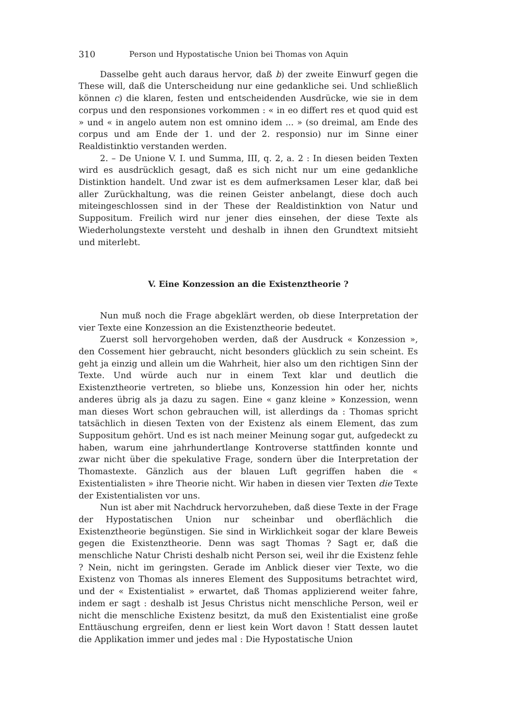310 Person und Hypostatische Union bei Thomas von Aquin
Dasselbe geht auch daraus hervor, daß b) der zweite Einwurf gegen die These will, daß die Unterscheidung nur eine gedankliche sei. Und schließlich können c) die klaren, festen und entscheidenden Ausdrücke, wie sie in dem corpus und den responsiones vorkommen : « in eo differt res et quod quid est » und « in angelo autem non est omnino idem ... » (so dreimal, am Ende des corpus und am Ende der 1. und der 2. responsio) nur im Sinne einer Realdistinktio verstanden werden.
2. – De Unione V. I. und Summa, III, q. 2, a. 2 : In diesen beiden Texten wird es ausdrücklich gesagt, daß es sich nicht nur um eine gedankliche Distinktion handelt. Und zwar ist es dem aufmerksamen Leser klar, daß bei aller Zurückhaltung, was die reinen Geister anbelangt, diese doch auch miteingeschlossen sind in der These der Realdistinktion von Natur und Suppositum. Freilich wird nur jener dies einsehen, der diese Texte als Wiederholungstexte versteht und deshalb in ihnen den Grundtext mitsieht und miterlebt.
V. Eine Konzession an die Existenztheorie ?
Nun muß noch die Frage abgeklärt werden, ob diese Interpretation der vier Texte eine Konzession an die Existenztheorie bedeutet.
Zuerst soll hervorgehoben werden, daß der Ausdruck « Konzession », den Cossement hier gebraucht, nicht besonders glücklich zu sein scheint. Es geht ja einzig und allein um die Wahrheit, hier also um den richtigen Sinn der Texte. Und würde auch nur in einem Text klar und deutlich die Existenztheorie vertreten, so bliebe uns, Konzession hin oder her, nichts anderes übrig als ja dazu zu sagen. Eine « ganz kleine » Konzession, wenn man dieses Wort schon gebrauchen will, ist allerdings da : Thomas spricht tatsächlich in diesen Texten von der Existenz als einem Element, das zum Suppositum gehört. Und es ist nach meiner Meinung sogar gut, aufgedeckt zu haben, warum eine jahrhundertlange Kontroverse stattfinden konnte und zwar nicht über die spekulative Frage, sondern über die Interpretation der Thomastexte. Gänzlich aus der blauen Luft gegriffen haben die « Existentialisten » ihre Theorie nicht. Wir haben in diesen vier Texten die Texte der Existentialisten vor uns.
Nun ist aber mit Nachdruck hervorzuheben, daß diese Texte in der Frage der Hypostatischen Union nur scheinbar und oberflächlich die Existenztheorie begünstigen. Sie sind in Wirklichkeit sogar der klare Beweis gegen die Existenztheorie. Denn was sagt Thomas ? Sagt er, daß die menschliche Natur Christi deshalb nicht Person sei, weil ihr die Existenz fehle ? Nein, nicht im geringsten. Gerade im Anblick dieser vier Texte, wo die Existenz von Thomas als inneres Element des Suppositums betrachtet wird, und der « Existentialist » erwartet, daß Thomas applizierend weiter fahre, indem er sagt : deshalb ist Jesus Christus nicht menschliche Person, weil er nicht die menschliche Existenz besitzt, da muß den Existentialist eine große Enttäuschung ergreifen, denn er liest kein Wort davon ! Statt dessen lautet die Applikation immer und jedes mal : Die Hypostatische Union